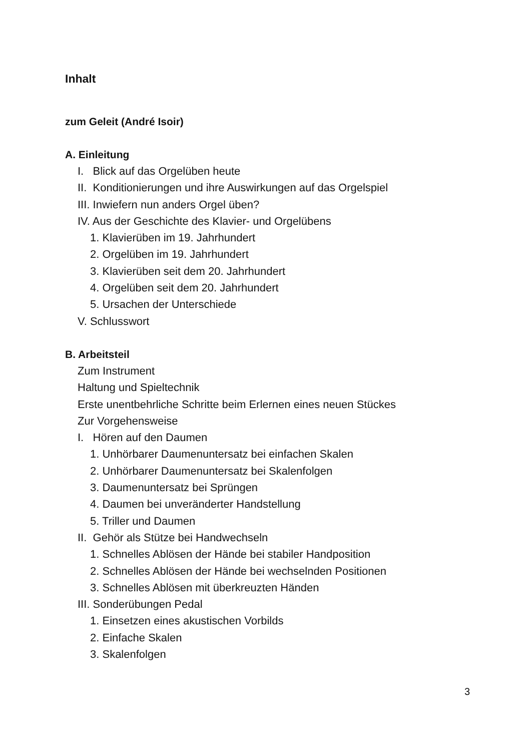Inhalt
zum Geleit (André Isoir)
A. Einleitung
I. Blick auf das Orgelüben heute
II. Konditionierungen und ihre Auswirkungen auf das Orgelspiel
III. Inwiefern nun anders Orgel üben?
IV. Aus der Geschichte des Klavier- und Orgelübens
1. Klavierüben im 19. Jahrhundert
2. Orgelüben im 19. Jahrhundert
3. Klavierüben seit dem 20. Jahrhundert
4. Orgelüben seit dem 20. Jahrhundert
5. Ursachen der Unterschiede
V. Schlusswort
B. Arbeitsteil
Zum Instrument
Haltung und Spieltechnik
Erste unentbehrliche Schritte beim Erlernen eines neuen Stückes
Zur Vorgehensweise
I. Hören auf den Daumen
1. Unhörbarer Daumenuntersatz bei einfachen Skalen
2. Unhörbarer Daumenuntersatz bei Skalenfolgen
3. Daumenuntersatz bei Sprüngen
4. Daumen bei unveränderter Handstellung
5. Triller und Daumen
II. Gehör als Stütze bei Handwechseln
1. Schnelles Ablösen der Hände bei stabiler Handposition
2. Schnelles Ablösen der Hände bei wechselnden Positionen
3. Schnelles Ablösen mit überkreuzten Händen
III. Sonderübungen Pedal
1. Einsetzen eines akustischen Vorbilds
2. Einfache Skalen
3. Skalenfolgen
3